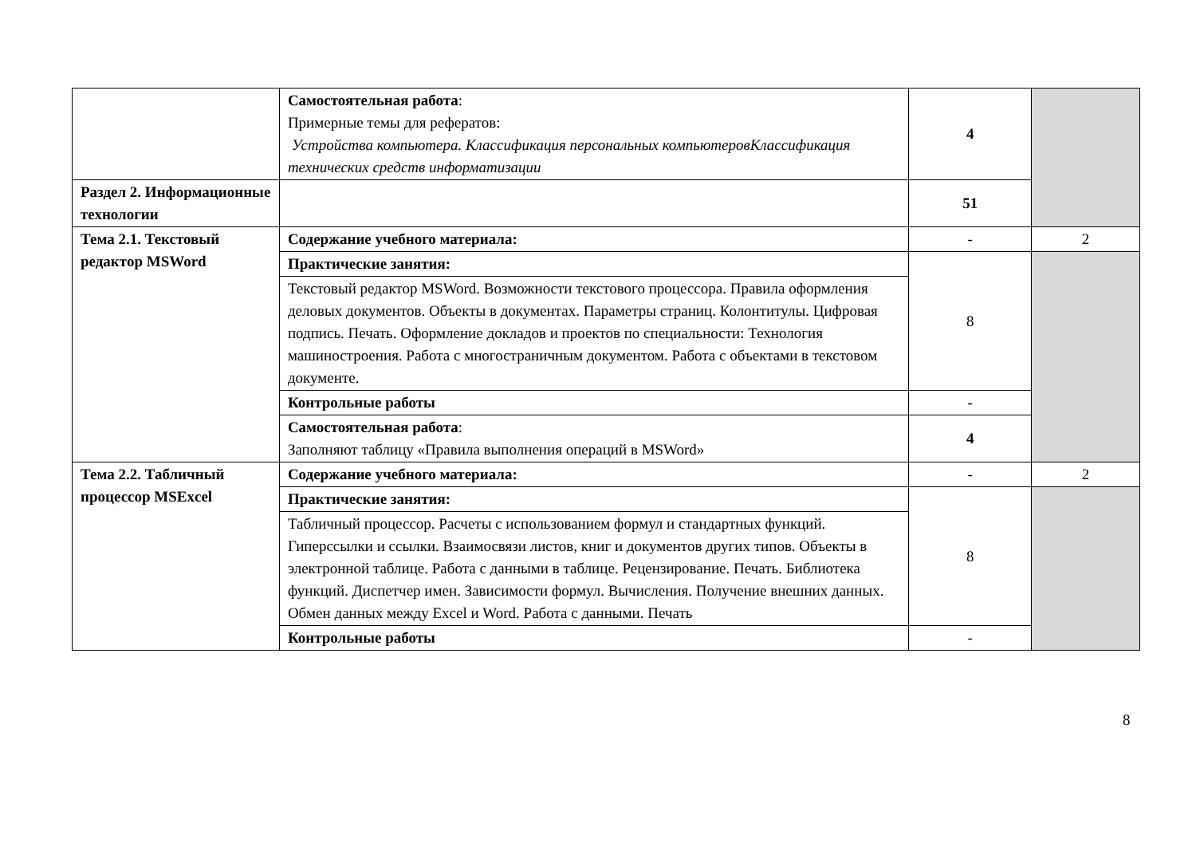| | Самостоятельная работа : Примерные темы для рефератов: Устройства компьютера. Классификация персональных компьютеровКлассификация технических средств информатизации | 4 | |
| Раздел 2. Информационные технологии | | 51 | |
| Тема 2.1. Текстовый редактор MSWord | Содержание учебного материала: | - | 2 |
| | Практические занятия: | 8 | |
| | Текстовый редактор MSWord. Возможности текстового процессора. Правила оформления деловых документов. Объекты в документах. Параметры страниц. Колонтитулы. Цифровая подпись. Печать. Оформление докладов и проектов по специальности: Технология машиностроения. Работа с многостраничным документом. Работа с объектами в текстовом документе. | | |
| | Контрольные работы | - | |
| | Самостоятельная работа : Заполняют таблицу «Правила выполнения операций в MSWord» | 4 | |
| Тема 2.2. Табличный процессор MSExcel | Содержание учебного материала: | - | 2 |
| | Практические занятия: | 8 | |
| | Табличный процессор. Расчеты с использованием формул и стандартных функций. Гиперссылки и ссылки. Взаимосвязи листов, книг и документов других типов. Объекты в электронной таблице. Работа с данными в таблице. Рецензирование. Печать. Библиотека функций. Диспетчер имен. Зависимости формул. Вычисления. Получение внешних данных. Обмен данных между Excel и Word. Работа с данными. Печать | | |
| | Контрольные работы | - | |
8